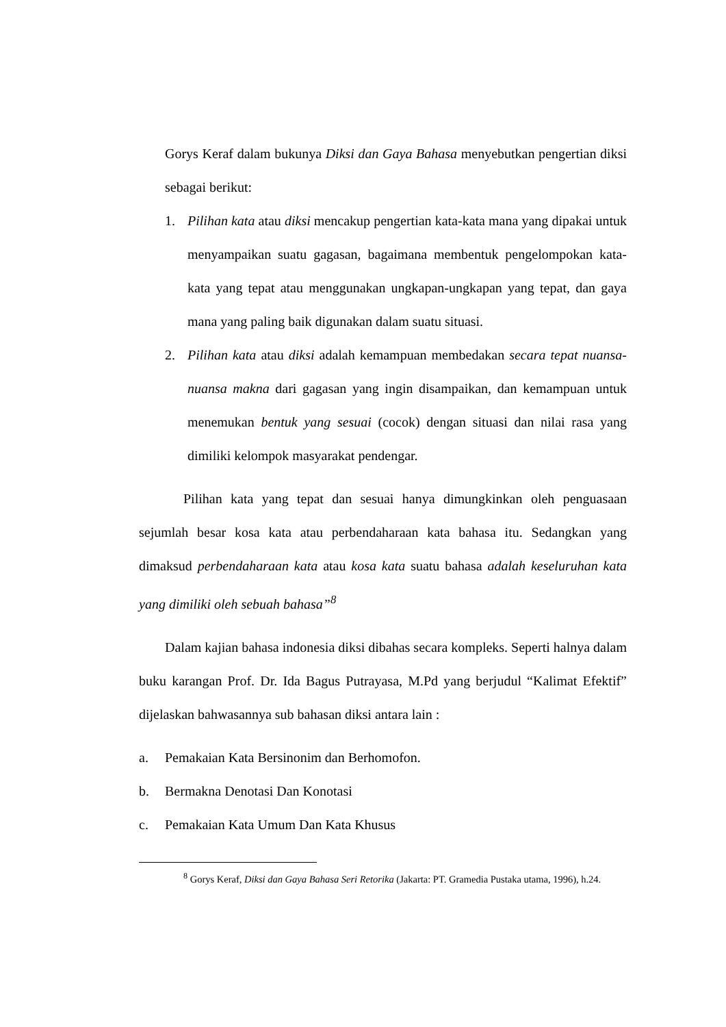Gorys Keraf dalam bukunya Diksi dan Gaya Bahasa menyebutkan pengertian diksi sebagai berikut:
1. Pilihan kata atau diksi mencakup pengertian kata-kata mana yang dipakai untuk menyampaikan suatu gagasan, bagaimana membentuk pengelompokan kata-kata yang tepat atau menggunakan ungkapan-ungkapan yang tepat, dan gaya mana yang paling baik digunakan dalam suatu situasi.
2. Pilihan kata atau diksi adalah kemampuan membedakan secara tepat nuansa-nuansa makna dari gagasan yang ingin disampaikan, dan kemampuan untuk menemukan bentuk yang sesuai (cocok) dengan situasi dan nilai rasa yang dimiliki kelompok masyarakat pendengar.
Pilihan kata yang tepat dan sesuai hanya dimungkinkan oleh penguasaan sejumlah besar kosa kata atau perbendaharaan kata bahasa itu. Sedangkan yang dimaksud perbendaharaan kata atau kosa kata suatu bahasa adalah keseluruhan kata yang dimiliki oleh sebuah bahasa”<sup>8</sup>
Dalam kajian bahasa indonesia diksi dibahas secara kompleks. Seperti halnya dalam buku karangan Prof. Dr. Ida Bagus Putrayasa, M.Pd yang berjudul “Kalimat Efektif” dijelaskan bahwasannya sub bahasan diksi antara lain :
a. Pemakaian Kata Bersinonim dan Berhomofon.
b. Bermakna Denotasi Dan Konotasi
c. Pemakaian Kata Umum Dan Kata Khusus
<sup>8</sup> Gorys Keraf, Diksi dan Gaya Bahasa Seri Retorika (Jakarta: PT. Gramedia Pustaka utama, 1996), h.24.